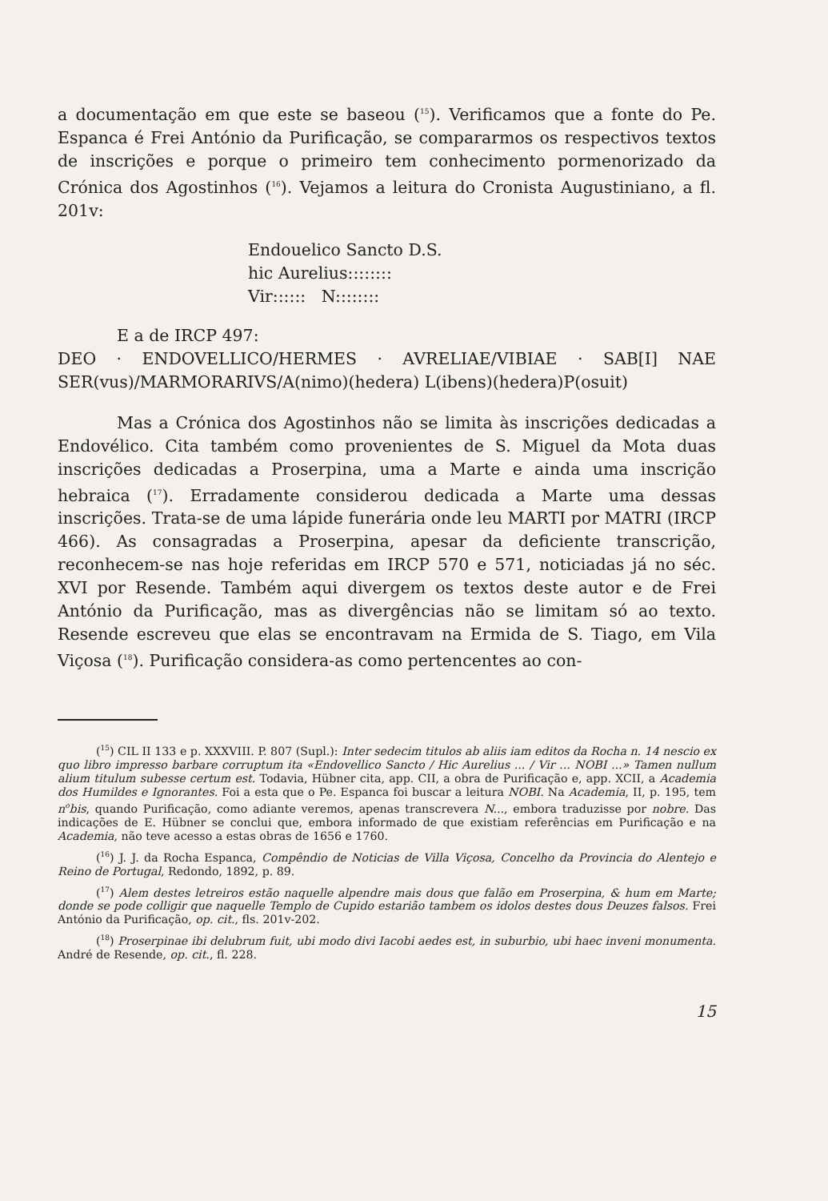a documentação em que este se baseou (<sup>15</sup>). Verificamos que a fonte do Pe. Espanca é Frei António da Purificação, se compararmos os respectivos textos de inscrições e porque o primeiro tem conhecimento pormenorizado da Crónica dos Agostinhos (<sup>16</sup>). Vejamos a leitura do Cronista Augustiniano, a fl. 201v:
Endouelico Sancto D.S.
hic Aurelius::::::::
Vir:::::: N::::::::
E a de IRCP 497:
DEO · ENDOVELLICO/HERMES · AVRELIAE/VIBIAE · SAB[I] NAE SER(vus)/MARMORARIVS/A(nimo)(hedera) L(ibens)(hedera)P(osuit)
Mas a Crónica dos Agostinhos não se limita às inscrições dedicadas a Endovélico. Cita também como provenientes de S. Miguel da Mota duas inscrições dedicadas a Proserpina, uma a Marte e ainda uma inscrição hebraica (<sup>17</sup>). Erradamente considerou dedicada a Marte uma dessas inscrições. Trata-se de uma lápide funerária onde leu MARTI por MATRI (IRCP 466). As consagradas a Proserpina, apesar da deficiente transcrição, reconhecem-se nas hoje referidas em IRCP 570 e 571, noticiadas já no séc. XVI por Resende. Também aqui divergem os textos deste autor e de Frei António da Purificação, mas as divergências não se limitam só ao texto. Resende escreveu que elas se encontravam na Ermida de S. Tiago, em Vila Viçosa (<sup>18</sup>). Purificação considera-as como pertencentes ao con-
(<sup>15</sup>) CIL II 133 e p. XXXVIII. P. 807 (Supl.): Inter sedecim titulos ab aliis iam editos da Rocha n. 14 nescio ex quo libro impresso barbare corruptum ita «Endovellico Sancto / Hic Aurelius ... / Vir ... NOBI ...» Tamen nullum alium titulum subesse certum est. Todavia, Hübner cita, app. CII, a obra de Purificação e, app. XCII, a Academia dos Humildes e Ignorantes. Foi a esta que o Pe. Espanca foi buscar a leitura NOBI. Na Academia, II, p. 195, tem n<sup>o</sup>bis, quando Purificação, como adiante veremos, apenas transcrevera N..., embora traduzisse por nobre. Das indicações de E. Hübner se conclui que, embora informado de que existiam referências em Purificação e na Academia, não teve acesso a estas obras de 1656 e 1760.
(<sup>16</sup>) J. J. da Rocha Espanca, Compêndio de Noticias de Villa Viçosa, Concelho da Provincia do Alentejo e Reino de Portugal, Redondo, 1892, p. 89.
(<sup>17</sup>) Alem destes letreiros estão naquelle alpendre mais dous que falão em Proserpina, & hum em Marte; donde se pode colligir que naquelle Templo de Cupido estarião tambem os idolos destes dous Deuzes falsos. Frei António da Purificação, op. cit., fls. 201v-202.
(<sup>18</sup>) Proserpinae ibi delubrum fuit, ubi modo divi Iacobi aedes est, in suburbio, ubi haec inveni monumenta. André de Resende, op. cit., fl. 228.
15